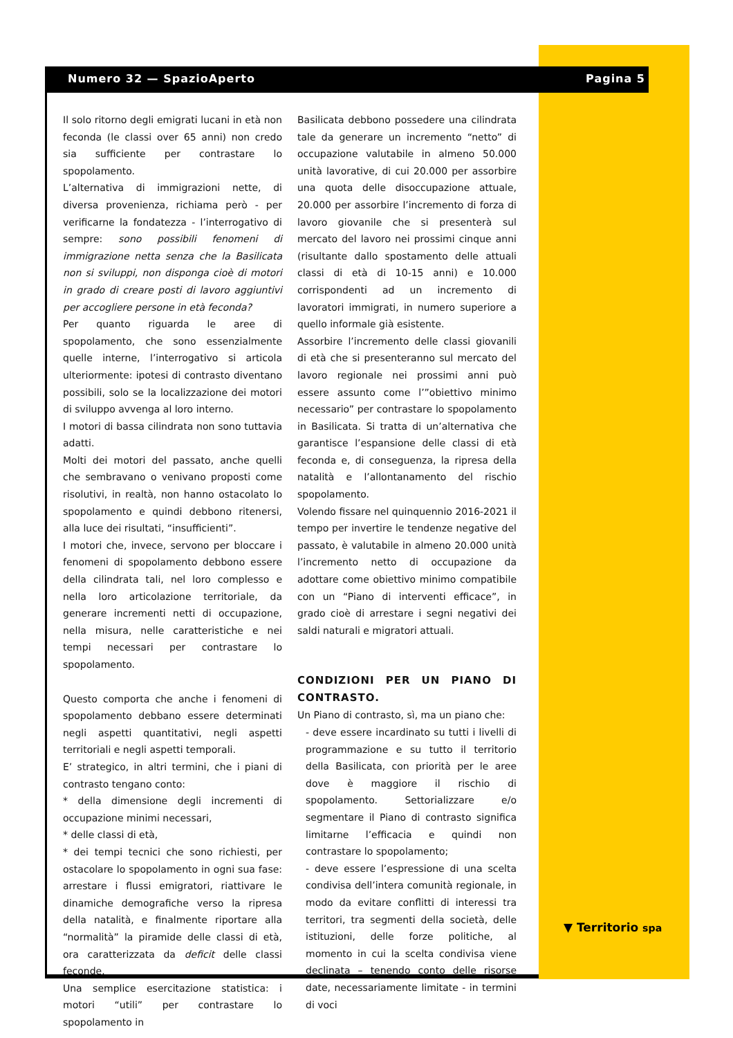Numero 32 — SpazioAperto Pagina 5
Il solo ritorno degli emigrati lucani in età non feconda (le classi over 65 anni) non credo sia sufficiente per contrastare lo spopolamento.
L’alternativa di immigrazioni nette, di diversa provenienza, richiama però - per verificarne la fondatezza - l’interrogativo di sempre: sono possibili fenomeni di immigrazione netta senza che la Basilicata non si sviluppi, non disponga cioè di motori in grado di creare posti di lavoro aggiuntivi per accogliere persone in età feconda?
Per quanto riguarda le aree di spopolamento, che sono essenzialmente quelle interne, l’interrogativo si articola ulteriormente: ipotesi di contrasto diventano possibili, solo se la localizzazione dei motori di sviluppo avvenga al loro interno.
I motori di bassa cilindrata non sono tuttavia adatti.
Molti dei motori del passato, anche quelli che sembravano o venivano proposti come risolutivi, in realtà, non hanno ostacolato lo spopolamento e quindi debbono ritenersi, alla luce dei risultati, “insufficienti”.
I motori che, invece, servono per bloccare i fenomeni di spopolamento debbono essere della cilindrata tali, nel loro complesso e nella loro articolazione territoriale, da generare incrementi netti di occupazione, nella misura, nelle caratteristiche e nei tempi necessari per contrastare lo spopolamento.
Questo comporta che anche i fenomeni di spopolamento debbano essere determinati negli aspetti quantitativi, negli aspetti territoriali e negli aspetti temporali.
E’ strategico, in altri termini, che i piani di contrasto tengano conto:
* della dimensione degli incrementi di occupazione minimi necessari,
* delle classi di età,
* dei tempi tecnici che sono richiesti, per ostacolare lo spopolamento in ogni sua fase: arrestare i flussi emigratori, riattivare le dinamiche demografiche verso la ripresa della natalità, e finalmente riportare alla “normalità” la piramide delle classi di età, ora caratterizzata da deficit delle classi feconde.
Una semplice esercitazione statistica: i motori “utili” per contrastare lo spopolamento in
Basilicata debbono possedere una cilindrata tale da generare un incremento “netto” di occupazione valutabile in almeno 50.000 unità lavorative, di cui 20.000 per assorbire una quota delle disoccupazione attuale, 20.000 per assorbire l’incremento di forza di lavoro giovanile che si presenterà sul mercato del lavoro nei prossimi cinque anni (risultante dallo spostamento delle attuali classi di età di 10-15 anni) e 10.000 corrispondenti ad un incremento di lavoratori immigrati, in numero superiore a quello informale già esistente.
Assorbire l’incremento delle classi giovanili di età che si presenteranno sul mercato del lavoro regionale nei prossimi anni può essere assunto come l’”obiettivo minimo necessario” per contrastare lo spopolamento in Basilicata. Si tratta di un’alternativa che garantisce l’espansione delle classi di età feconda e, di conseguenza, la ripresa della natalità e l’allontanamento del rischio spopolamento.
Volendo fissare nel quinquennio 2016-2021 il tempo per invertire le tendenze negative del passato, è valutabile in almeno 20.000 unità l’incremento netto di occupazione da adottare come obiettivo minimo compatibile con un “Piano di interventi efficace”, in grado cioè di arrestare i segni negativi dei saldi naturali e migratori attuali.
CONDIZIONI PER UN PIANO DI CONTRASTO.
Un Piano di contrasto, sì, ma un piano che:
- deve essere incardinato su tutti i livelli di programmazione e su tutto il territorio della Basilicata, con priorità per le aree dove è maggiore il rischio di spopolamento. Settorializzare e/o segmentare il Piano di contrasto significa limitarne l’efficacia e quindi non contrastare lo spopolamento;
- deve essere l’espressione di una scelta condivisa dell’intera comunità regionale, in modo da evitare conflitti di interessi tra territori, tra segmenti della società, delle istituzioni, delle forze politiche, al momento in cui la scelta condivisa viene declinata – tenendo conto delle risorse date, necessariamente limitate - in termini di voci
▼ Territorio spa